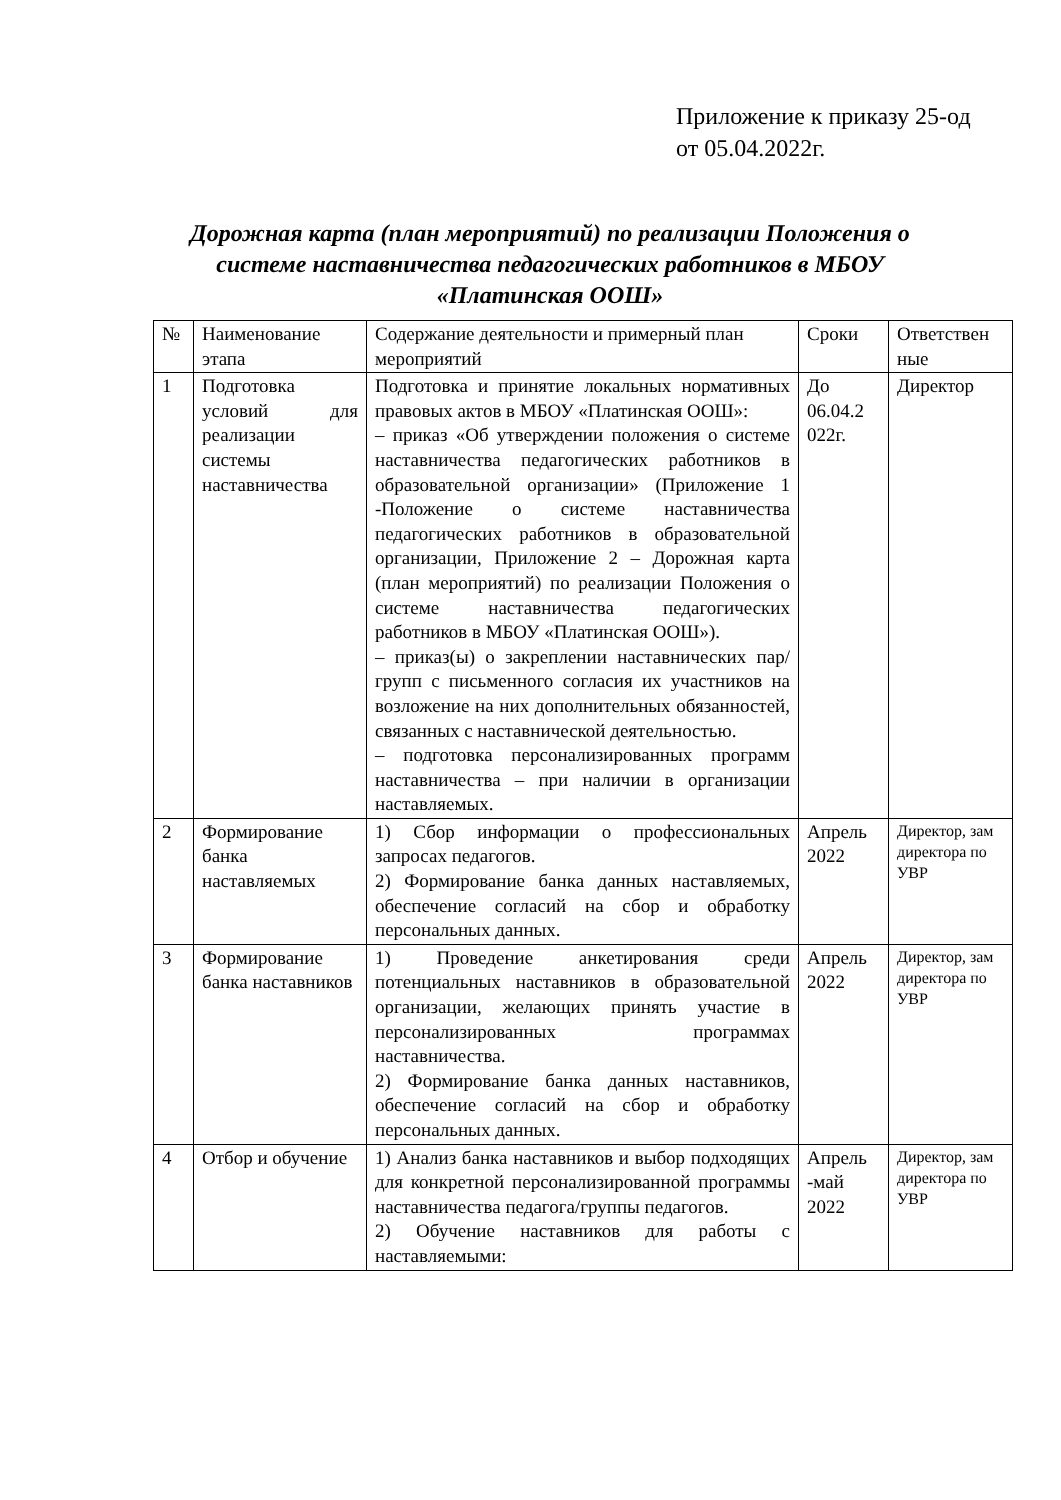Приложение к приказу 25-од
от 05.04.2022г.
Дорожная карта (план мероприятий) по реализации Положения о системе наставничества педагогических работников в МБОУ «Платинская ООШ»
| № | Наименование этапа | Содержание деятельности и примерный план мероприятий | Сроки | Ответствен ные |
| 1 | Подготовка условий для реализации системы наставничества | Подготовка и принятие локальных нормативных правовых актов в МБОУ «Платинская ООШ»: – приказ «Об утверждении положения о системе наставничества педагогических работников в образовательной организации» (Приложение 1 -Положение о системе наставничества педагогических работников в образовательной организации, Приложение 2 – Дорожная карта (план мероприятий) по реализации Положения о системе наставничества педагогических работников в МБОУ «Платинская ООШ»). – приказ(ы) о закреплении наставнических пар/групп с письменного согласия их участников на возложение на них дополнительных обязанностей, связанных с наставнической деятельностью. – подготовка персонализированных программ наставничества – при наличии в организации наставляемых. | До 06.04.2 022г. | Директор |
| 2 | Формирование банка наставляемых | 1) Сбор информации о профессиональных запросах педагогов. 2) Формирование банка данных наставляемых, обеспечение согласий на сбор и обработку персональных данных. | Апрель 2022 | Директор, зам директора по УВР |
| 3 | Формирование банка наставников | 1) Проведение анкетирования среди потенциальных наставников в образовательной организации, желающих принять участие в персонализированных программах наставничества. 2) Формирование банка данных наставников, обеспечение согласий на сбор и обработку персональных данных. | Апрель 2022 | Директор, зам директора по УВР |
| 4 | Отбор и обучение | 1) Анализ банка наставников и выбор подходящих для конкретной персонализированной программы наставничества педагога/группы педагогов. 2) Обучение наставников для работы с наставляемыми: | Апрель -май 2022 | Директор, зам директора по УВР |